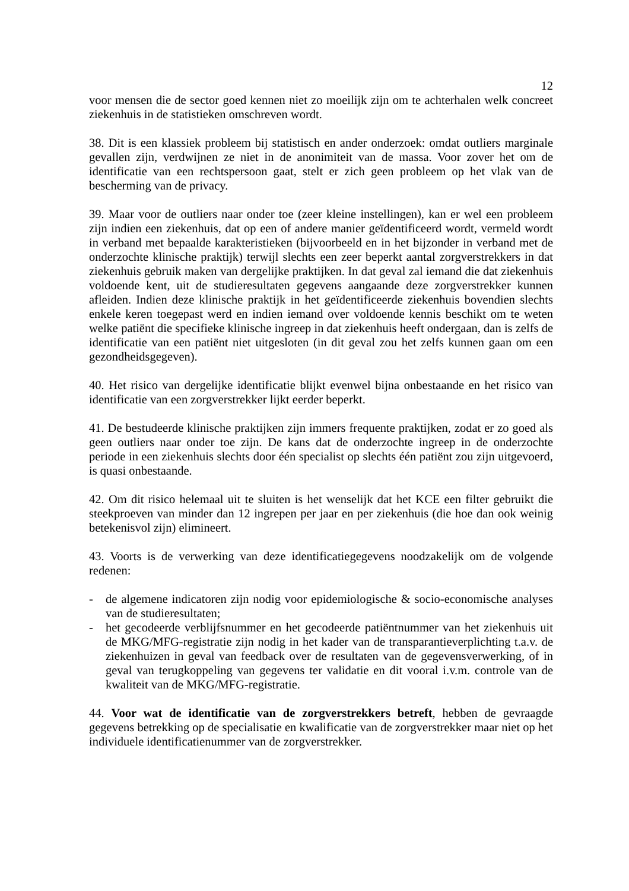12
voor mensen die de sector goed kennen niet zo moeilijk zijn om te achterhalen welk concreet ziekenhuis in de statistieken omschreven wordt.
38. Dit is een klassiek probleem bij statistisch en ander onderzoek: omdat outliers marginale gevallen zijn, verdwijnen ze niet in de anonimiteit van de massa. Voor zover het om de identificatie van een rechtspersoon gaat, stelt er zich geen probleem op het vlak van de bescherming van de privacy.
39. Maar voor de outliers naar onder toe (zeer kleine instellingen), kan er wel een probleem zijn indien een ziekenhuis, dat op een of andere manier geïdentificeerd wordt, vermeld wordt in verband met bepaalde karakteristieken (bijvoorbeeld en in het bijzonder in verband met de onderzochte klinische praktijk) terwijl slechts een zeer beperkt aantal zorgverstrekkers in dat ziekenhuis gebruik maken van dergelijke praktijken. In dat geval zal iemand die dat ziekenhuis voldoende kent, uit de studieresultaten gegevens aangaande deze zorgverstrekker kunnen afleiden. Indien deze klinische praktijk in het geïdentificeerde ziekenhuis bovendien slechts enkele keren toegepast werd en indien iemand over voldoende kennis beschikt om te weten welke patiënt die specifieke klinische ingreep in dat ziekenhuis heeft ondergaan, dan is zelfs de identificatie van een patiënt niet uitgesloten (in dit geval zou het zelfs kunnen gaan om een gezondheidsgegeven).
40. Het risico van dergelijke identificatie blijkt evenwel bijna onbestaande en het risico van identificatie van een zorgverstrekker lijkt eerder beperkt.
41. De bestudeerde klinische praktijken zijn immers frequente praktijken, zodat er zo goed als geen outliers naar onder toe zijn. De kans dat de onderzochte ingreep in de onderzochte periode in een ziekenhuis slechts door één specialist op slechts één patiënt zou zijn uitgevoerd, is quasi onbestaande.
42. Om dit risico helemaal uit te sluiten is het wenselijk dat het KCE een filter gebruikt die steekproeven van minder dan 12 ingrepen per jaar en per ziekenhuis (die hoe dan ook weinig betekenisvol zijn) elimineert.
43. Voorts is de verwerking van deze identificatiegegevens noodzakelijk om de volgende redenen:
- de algemene indicatoren zijn nodig voor epidemiologische & socio-economische analyses van de studieresultaten;
- het gecodeerde verblijfsnummer en het gecodeerde patiëntnummer van het ziekenhuis uit de MKG/MFG-registratie zijn nodig in het kader van de transparantieverplichting t.a.v. de ziekenhuizen in geval van feedback over de resultaten van de gegevensverwerking, of in geval van terugkoppeling van gegevens ter validatie en dit vooral i.v.m. controle van de kwaliteit van de MKG/MFG-registratie.
44. Voor wat de identificatie van de zorgverstrekkers betreft, hebben de gevraagde gegevens betrekking op de specialisatie en kwalificatie van de zorgverstrekker maar niet op het individuele identificatienummer van de zorgverstrekker.